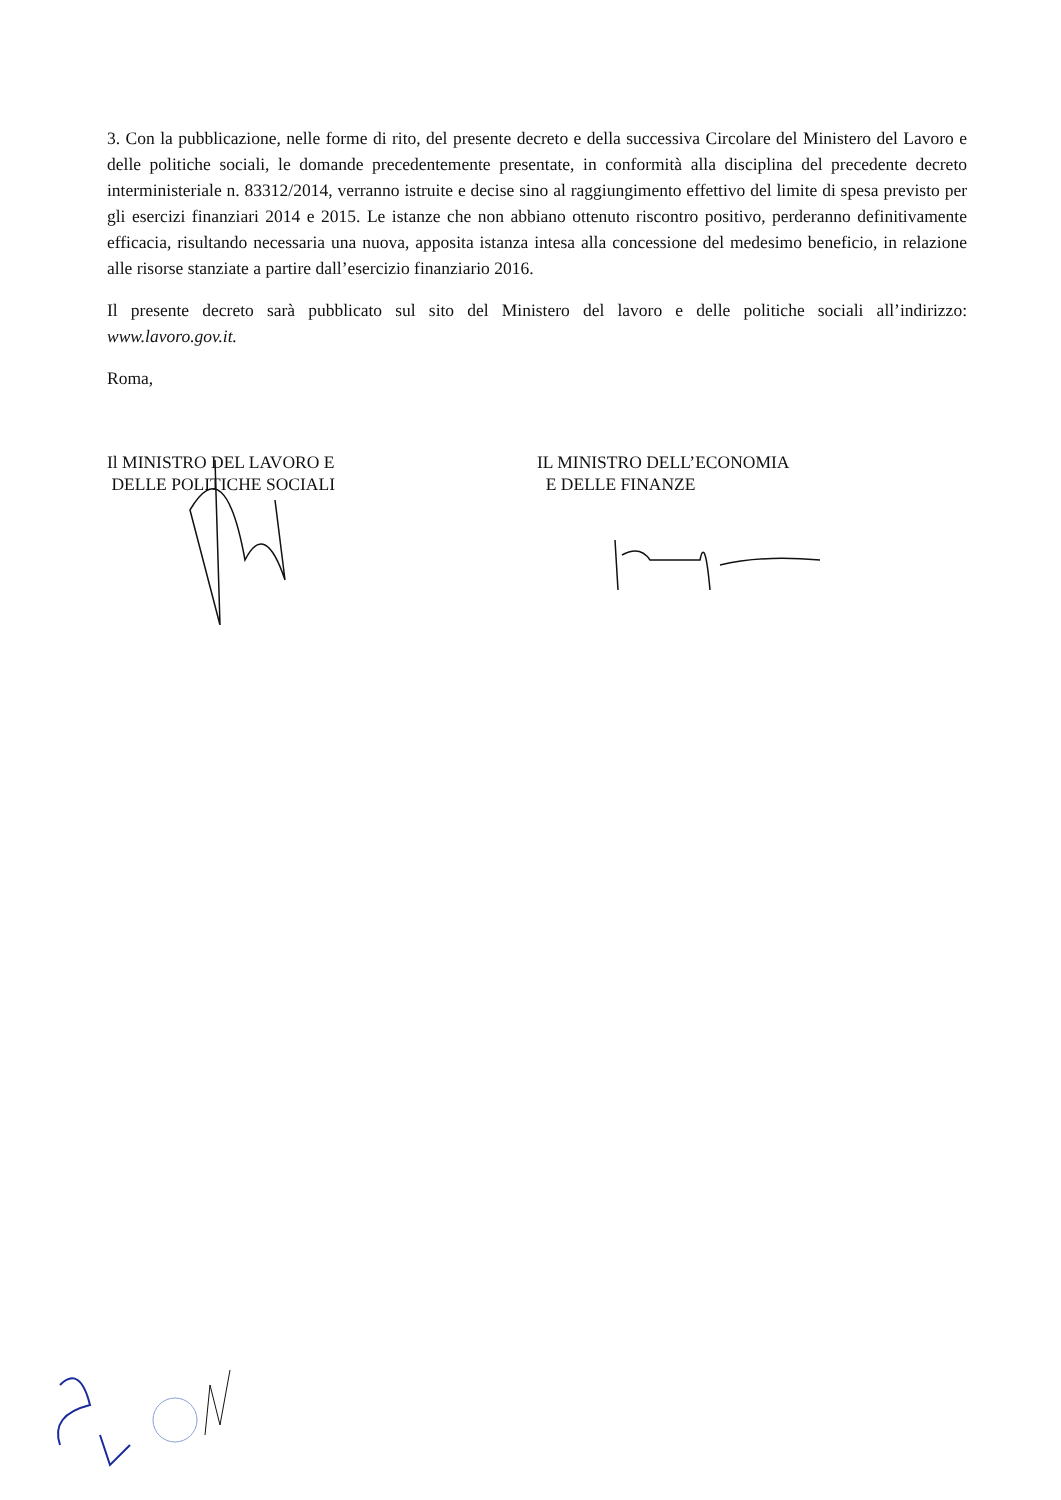3. Con la pubblicazione, nelle forme di rito, del presente decreto e della successiva Circolare del Ministero del Lavoro e delle politiche sociali, le domande precedentemente presentate, in conformità alla disciplina del precedente decreto interministeriale n. 83312/2014, verranno istruite e decise sino al raggiungimento effettivo del limite di spesa previsto per gli esercizi finanziari 2014 e 2015. Le istanze che non abbiano ottenuto riscontro positivo, perderanno definitivamente efficacia, risultando necessaria una nuova, apposita istanza intesa alla concessione del medesimo beneficio, in relazione alle risorse stanziate a partire dall’esercizio finanziario 2016.
Il presente decreto sarà pubblicato sul sito del Ministero del lavoro e delle politiche sociali all’indirizzo: www.lavoro.gov.it.
Roma,
Il MINISTRO DEL LAVORO E
DELLE POLITICHE SOCIALI
IL MINISTRO DELL’ECONOMIA
E DELLE FINANZE